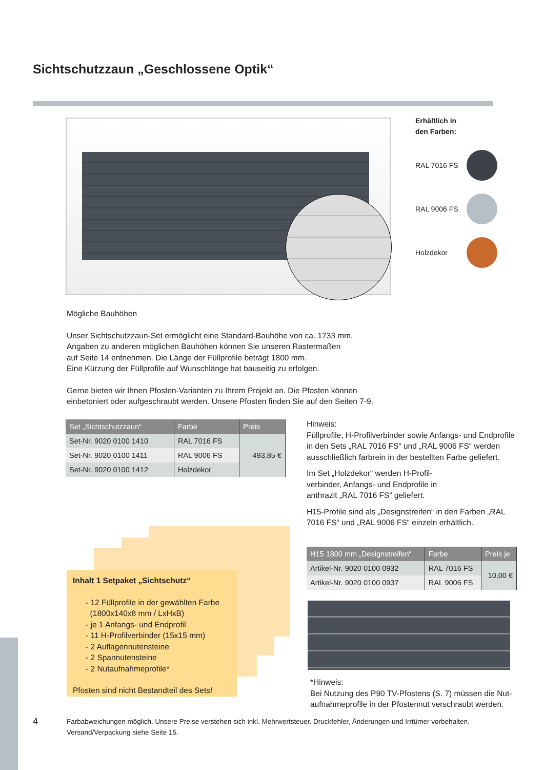Sichtschutzzaun „Geschlossene Optik“
Erhältlich in
den Farben:
RAL 7016 FS
RAL 9006 FS
Holzdekor
Mögliche Bauhöhen
Unser Sichtschutzzaun-Set ermöglicht eine Standard-Bauhöhe von ca. 1733 mm.
Angaben zu anderen möglichen Bauhöhen können Sie unseren Rastermaßen
auf Seite 14 entnehmen. Die Länge der Füllprofile beträgt 1800 mm.
Eine Kürzung der Füllprofile auf Wunschlänge hat bauseitig zu erfolgen.
Gerne bieten wir Ihnen Pfosten-Varianten zu Ihrem Projekt an. Die Pfosten können
einbetoniert oder aufgeschraubt werden. Unsere Pfosten finden Sie auf den Seiten 7-9.
| Set „Sichtschutzzaun“ | Farbe | Preis |
| --- | --- | --- |
| Set-Nr. 9020 0100 1410 | RAL 7016 FS | 493,85 € |
| Set-Nr. 9020 0100 1411 | RAL 9006 FS | |
| Set-Nr. 9020 0100 1412 | Holzdekor | |
Hinweis:
Füllprofile, H-Profilverbinder sowie Anfangs- und Endprofile in den Sets „RAL 7016 FS“ und „RAL 9006 FS“ werden ausschließlich farbrein in der bestellten Farbe geliefert.
Im Set „Holzdekor“ werden H-Profil-
verbinder, Anfangs- und Endprofile in
anthrazit „RAL 7016 FS“ geliefert.
H15-Profile sind als „Designstreifen“ in den Farben „RAL 7016 FS“ und „RAL 9006 FS“ einzeln erhältlich.
| H15 1800 mm „Designstreifen“ | Farbe | Preis je |
| --- | --- | --- |
| Artikel-Nr. 9020 0100 0932 | RAL 7016 FS | 10,00 € |
| Artikel-Nr. 9020 0100 0937 | RAL 9006 FS | |
Inhalt 1 Setpaket „Sichtschutz“
- 12 Füllprofile in der gewählten Farbe
(1800x140x8 mm / LxHxB)
- je 1 Anfangs- und Endprofil
- 11 H-Profilverbinder (15x15 mm)
- 2 Auflagennutensteine
- 2 Spannutensteine
- 2 Nutaufnahmeprofile*
Pfosten sind nicht Bestandteil des Sets!
*Hinweis:
Bei Nutzung des P90 TV-Pfostens (S. 7) müssen die Nut-
aufnahmeprofile in der Pfostennut verschraubt werden.
4
Farbabweichungen möglich. Unsere Preise verstehen sich inkl. Mehrwertsteuer. Druckfehler, Änderungen und Irrtümer vorbehalten.
Versand/Verpackung siehe Seite 15.